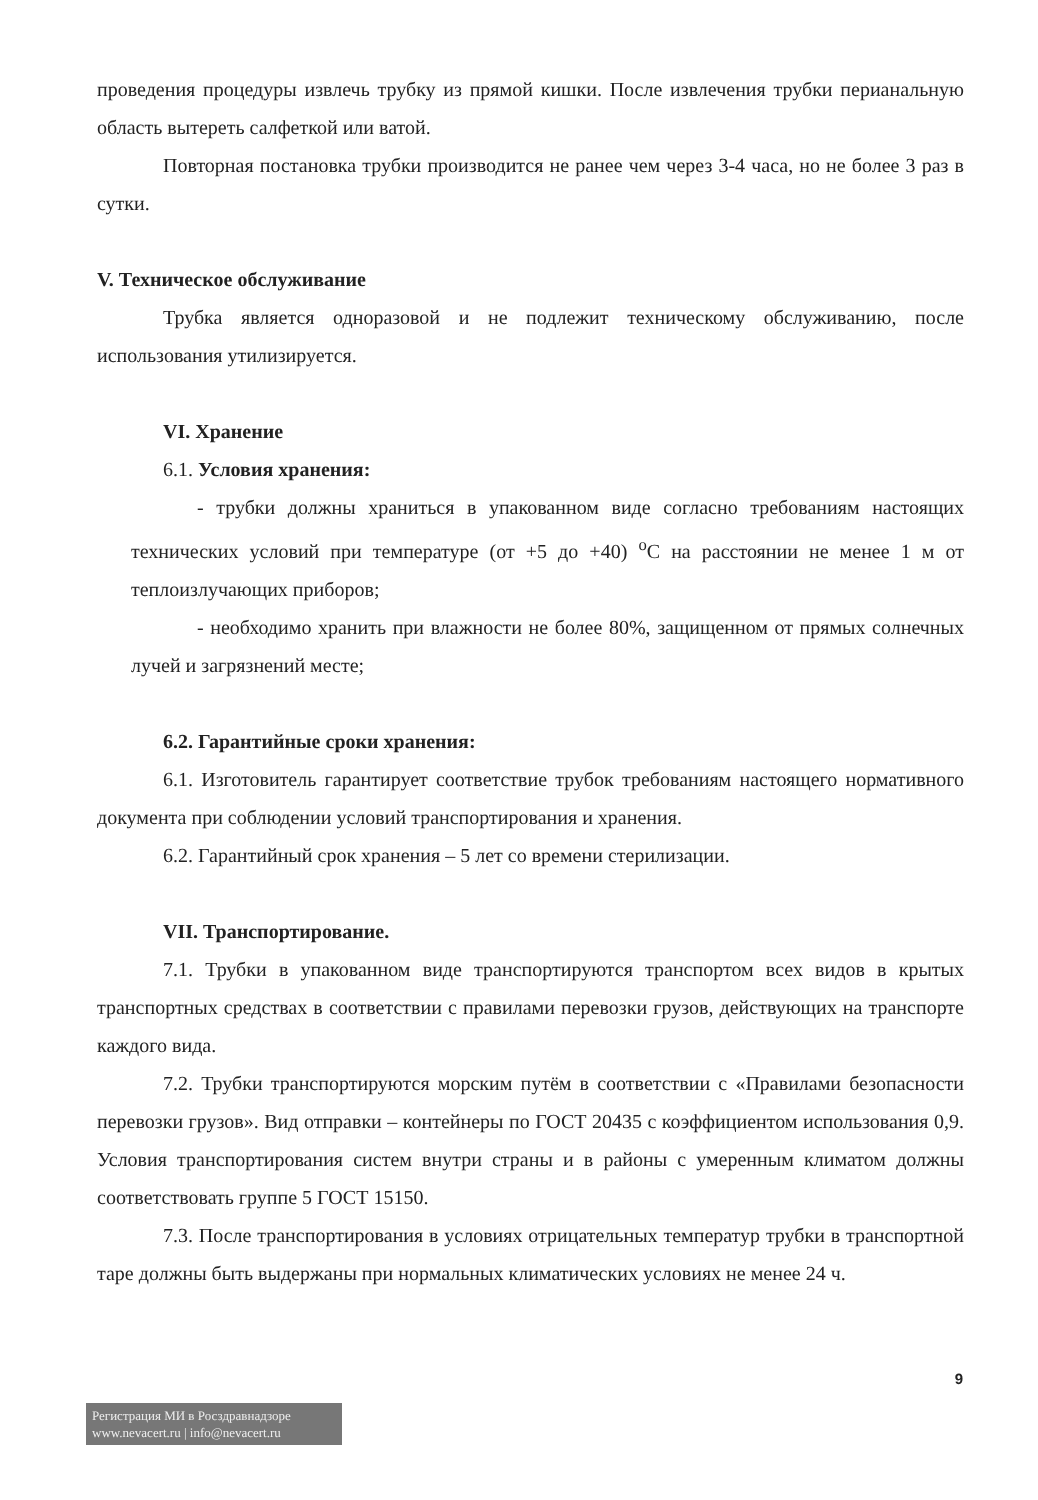проведения процедуры извлечь трубку из прямой кишки. После извлечения трубки перианальную область вытереть салфеткой или ватой.
Повторная постановка трубки производится не ранее чем через 3-4 часа, но не более 3 раз в сутки.
V. Техническое обслуживание
Трубка является одноразовой и не подлежит техническому обслуживанию, после использования утилизируется.
VI. Хранение
6.1. Условия хранения:
- трубки должны храниться в упакованном виде согласно требованиям настоящих технических условий при температуре (от +5 до +40) <sup>о</sup>С на расстоянии не менее 1 м от теплоизлучающих приборов;
- необходимо хранить при влажности не более 80%, защищенном от прямых солнечных лучей и загрязнений месте;
6.2. Гарантийные сроки хранения:
6.1. Изготовитель гарантирует соответствие трубок требованиям настоящего нормативного документа при соблюдении условий транспортирования и хранения.
6.2. Гарантийный срок хранения – 5 лет со времени стерилизации.
VII. Транспортирование.
7.1. Трубки в упакованном виде транспортируются транспортом всех видов в крытых транспортных средствах в соответствии с правилами перевозки грузов, действующих на транспорте каждого вида.
7.2. Трубки транспортируются морским путём в соответствии с «Правилами безопасности перевозки грузов». Вид отправки – контейнеры по ГОСТ 20435 с коэффициентом использования 0,9. Условия транспортирования систем внутри страны и в районы с умеренным климатом должны соответствовать группе 5 ГОСТ 15150.
7.3. После транспортирования в условиях отрицательных температур трубки в транспортной таре должны быть выдержаны при нормальных климатических условиях не менее 24 ч.
9
Регистрация МИ в Росздравнадзоре
www.nevacert.ru | info@nevacert.ru